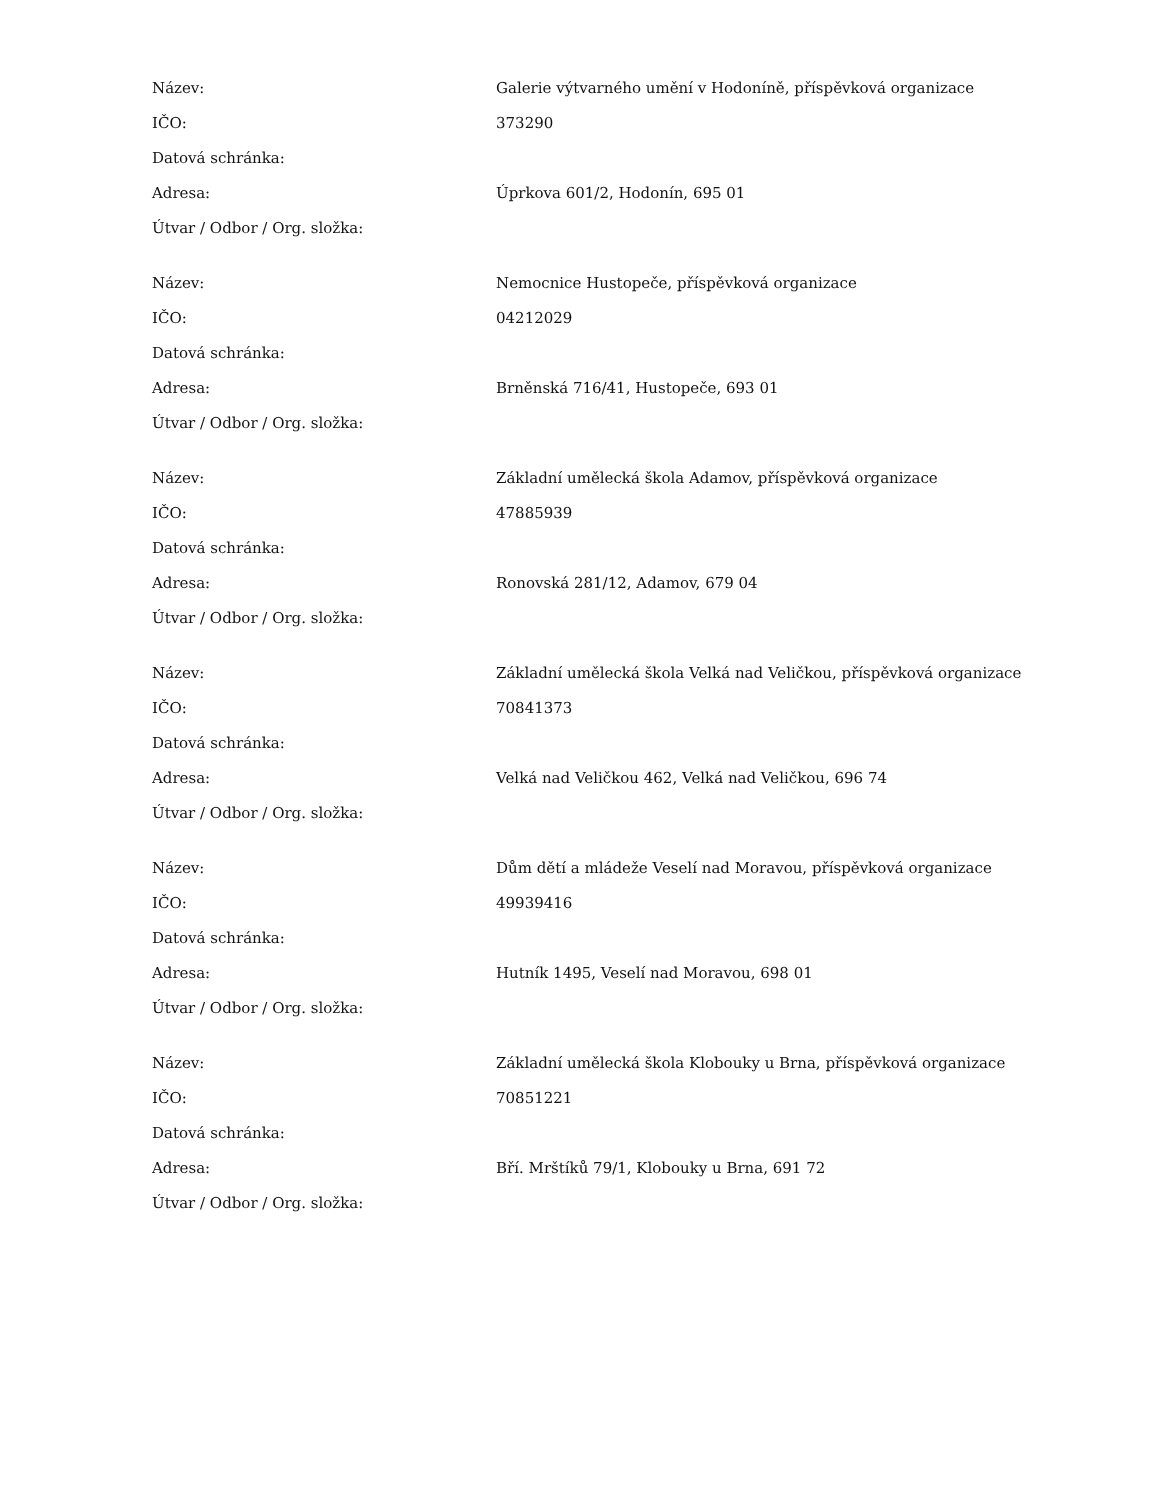| Název: | Galerie výtvarného umění v Hodoníně, příspěvková organizace |
| IČO: | 373290 |
| Datová schránka: | |
| Adresa: | Úprkova 601/2, Hodonín, 695 01 |
| Útvar / Odbor / Org. složka: | |
| Název: | Nemocnice Hustopeče, příspěvková organizace |
| IČO: | 04212029 |
| Datová schránka: | |
| Adresa: | Brněnská 716/41, Hustopeče, 693 01 |
| Útvar / Odbor / Org. složka: | |
| Název: | Základní umělecká škola Adamov, příspěvková organizace |
| IČO: | 47885939 |
| Datová schránka: | |
| Adresa: | Ronovská 281/12, Adamov, 679 04 |
| Útvar / Odbor / Org. složka: | |
| Název: | Základní umělecká škola Velká nad Veličkou, příspěvková organizace |
| IČO: | 70841373 |
| Datová schránka: | |
| Adresa: | Velká nad Veličkou 462, Velká nad Veličkou, 696 74 |
| Útvar / Odbor / Org. složka: | |
| Název: | Dům dětí a mládeže Veselí nad Moravou, příspěvková organizace |
| IČO: | 49939416 |
| Datová schránka: | |
| Adresa: | Hutník 1495, Veselí nad Moravou, 698 01 |
| Útvar / Odbor / Org. složka: | |
| Název: | Základní umělecká škola Klobouky u Brna, příspěvková organizace |
| IČO: | 70851221 |
| Datová schránka: | |
| Adresa: | Bří. Mrštíků 79/1, Klobouky u Brna, 691 72 |
| Útvar / Odbor / Org. složka: | |